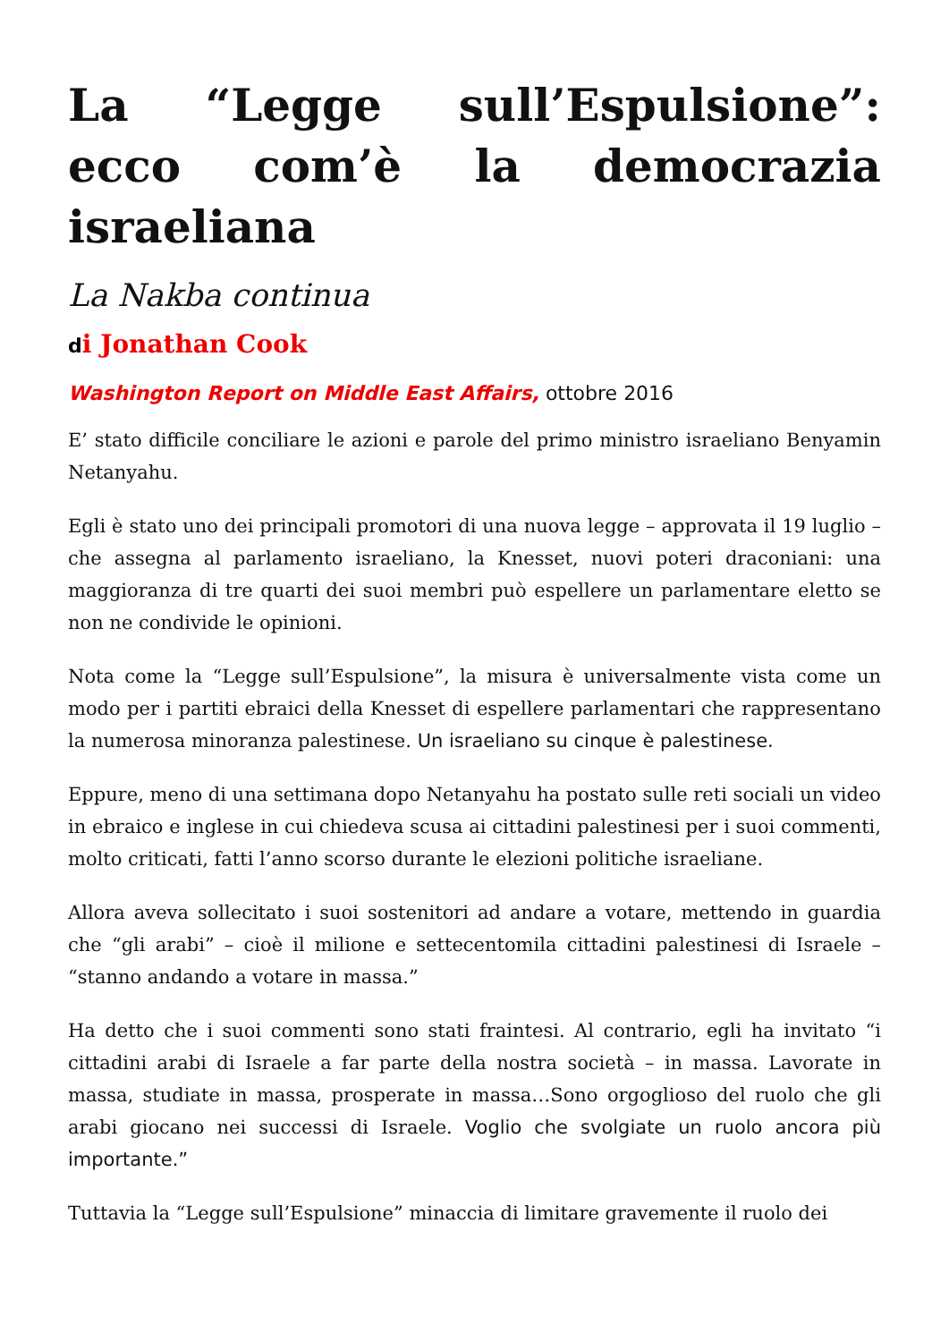La “Legge sull’Espulsione”: ecco com’è la democrazia israeliana
La Nakba continua
di Jonathan Cook
Washington Report on Middle East Affairs, ottobre 2016
E’ stato difficile conciliare le azioni e parole del primo ministro israeliano Benyamin Netanyahu.
Egli è stato uno dei principali promotori di una nuova legge – approvata il 19 luglio – che assegna al parlamento israeliano, la Knesset, nuovi poteri draconiani: una maggioranza di tre quarti dei suoi membri può espellere un parlamentare eletto se non ne condivide le opinioni.
Nota come la “Legge sull’Espulsione”, la misura è universalmente vista come un modo per i partiti ebraici della Knesset di espellere parlamentari che rappresentano la numerosa minoranza palestinese. Un israeliano su cinque è palestinese.
Eppure, meno di una settimana dopo Netanyahu ha postato sulle reti sociali un video in ebraico e inglese in cui chiedeva scusa ai cittadini palestinesi per i suoi commenti, molto criticati, fatti l’anno scorso durante le elezioni politiche israeliane.
Allora aveva sollecitato i suoi sostenitori ad andare a votare, mettendo in guardia che “gli arabi” – cioè il milione e settecentomila cittadini palestinesi di Israele – “stanno andando a votare in massa.”
Ha detto che i suoi commenti sono stati fraintesi. Al contrario, egli ha invitato “i cittadini arabi di Israele a far parte della nostra società – in massa. Lavorate in massa, studiate in massa, prosperate in massa…Sono orgoglioso del ruolo che gli arabi giocano nei successi di Israele. Voglio che svolgiate un ruolo ancora più importante.”
Tuttavia la “Legge sull’Espulsione” minaccia di limitare gravemente il ruolo dei